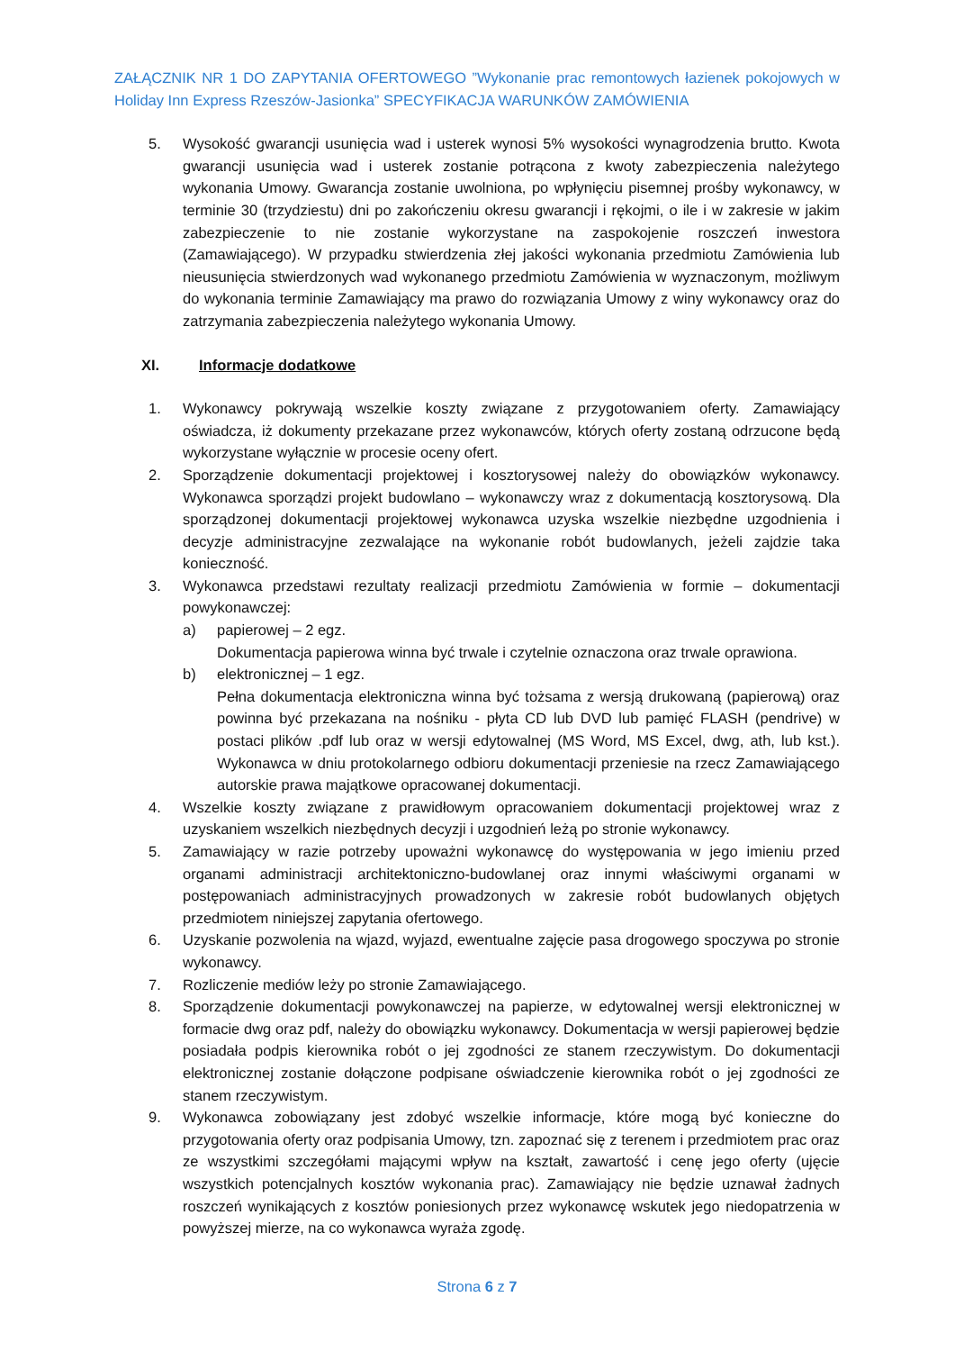ZAŁĄCZNIK NR 1 DO ZAPYTANIA OFERTOWEGO ”Wykonanie prac remontowych łazienek pokojowych w Holiday Inn Express Rzeszów-Jasionka” SPECYFIKACJA WARUNKÓW ZAMÓWIENIA
5. Wysokość gwarancji usunięcia wad i usterek wynosi 5% wysokości wynagrodzenia brutto. Kwota gwarancji usunięcia wad i usterek zostanie potrącona z kwoty zabezpieczenia należytego wykonania Umowy. Gwarancja zostanie uwolniona, po wpłynięciu pisemnej prośby wykonawcy, w terminie 30 (trzydziestu) dni po zakończeniu okresu gwarancji i rękojmi, o ile i w zakresie w jakim zabezpieczenie to nie zostanie wykorzystane na zaspokojenie roszczeń inwestora (Zamawiającego). W przypadku stwierdzenia złej jakości wykonania przedmiotu Zamówienia lub nieusunięcia stwierdzonych wad wykonanego przedmiotu Zamówienia w wyznaczonym, możliwym do wykonania terminie Zamawiający ma prawo do rozwiązania Umowy z winy wykonawcy oraz do zatrzymania zabezpieczenia należytego wykonania Umowy.
XI. Informacje dodatkowe
1. Wykonawcy pokrywają wszelkie koszty związane z przygotowaniem oferty. Zamawiający oświadcza, iż dokumenty przekazane przez wykonawców, których oferty zostaną odrzucone będą wykorzystane wyłącznie w procesie oceny ofert.
2. Sporządzenie dokumentacji projektowej i kosztorysowej należy do obowiązków wykonawcy. Wykonawca sporządzi projekt budowlano – wykonawczy wraz z dokumentacją kosztorysową. Dla sporządzonej dokumentacji projektowej wykonawca uzyska wszelkie niezbędne uzgodnienia i decyzje administracyjne zezwalające na wykonanie robót budowlanych, jeżeli zajdzie taka konieczność.
3. Wykonawca przedstawi rezultaty realizacji przedmiotu Zamówienia w formie – dokumentacji powykonawczej:
a) papierowej – 2 egz.
Dokumentacja papierowa winna być trwale i czytelnie oznaczona oraz trwale oprawiona.
b) elektronicznej – 1 egz.
Pełna dokumentacja elektroniczna winna być tożsama z wersją drukowaną (papierową) oraz powinna być przekazana na nośniku - płyta CD lub DVD lub pamięć FLASH (pendrive) w postaci plików .pdf lub oraz w wersji edytowalnej (MS Word, MS Excel, dwg, ath, lub kst.). Wykonawca w dniu protokolarnego odbioru dokumentacji przeniesie na rzecz Zamawiającego autorskie prawa majątkowe opracowanej dokumentacji.
4. Wszelkie koszty związane z prawidłowym opracowaniem dokumentacji projektowej wraz z uzyskaniem wszelkich niezbędnych decyzji i uzgodnień leżą po stronie wykonawcy.
5. Zamawiający w razie potrzeby upoważni wykonawcę do występowania w jego imieniu przed organami administracji architektoniczno-budowlanej oraz innymi właściwymi organami w postępowaniach administracyjnych prowadzonych w zakresie robót budowlanych objętych przedmiotem niniejszej zapytania ofertowego.
6. Uzyskanie pozwolenia na wjazd, wyjazd, ewentualne zajęcie pasa drogowego spoczywa po stronie wykonawcy.
7. Rozliczenie mediów leży po stronie Zamawiającego.
8. Sporządzenie dokumentacji powykonawczej na papierze, w edytowalnej wersji elektronicznej w formacie dwg oraz pdf, należy do obowiązku wykonawcy. Dokumentacja w wersji papierowej będzie posiadała podpis kierownika robót o jej zgodności ze stanem rzeczywistym. Do dokumentacji elektronicznej zostanie dołączone podpisane oświadczenie kierownika robót o jej zgodności ze stanem rzeczywistym.
9. Wykonawca zobowiązany jest zdobyć wszelkie informacje, które mogą być konieczne do przygotowania oferty oraz podpisania Umowy, tzn. zapoznać się z terenem i przedmiotem prac oraz ze wszystkimi szczegółami mającymi wpływ na kształt, zawartość i cenę jego oferty (ujęcie wszystkich potencjalnych kosztów wykonania prac). Zamawiający nie będzie uznawał żadnych roszczeń wynikających z kosztów poniesionych przez wykonawcę wskutek jego niedopatrzenia w powyższej mierze, na co wykonawca wyraża zgodę.
Strona 6 z 7